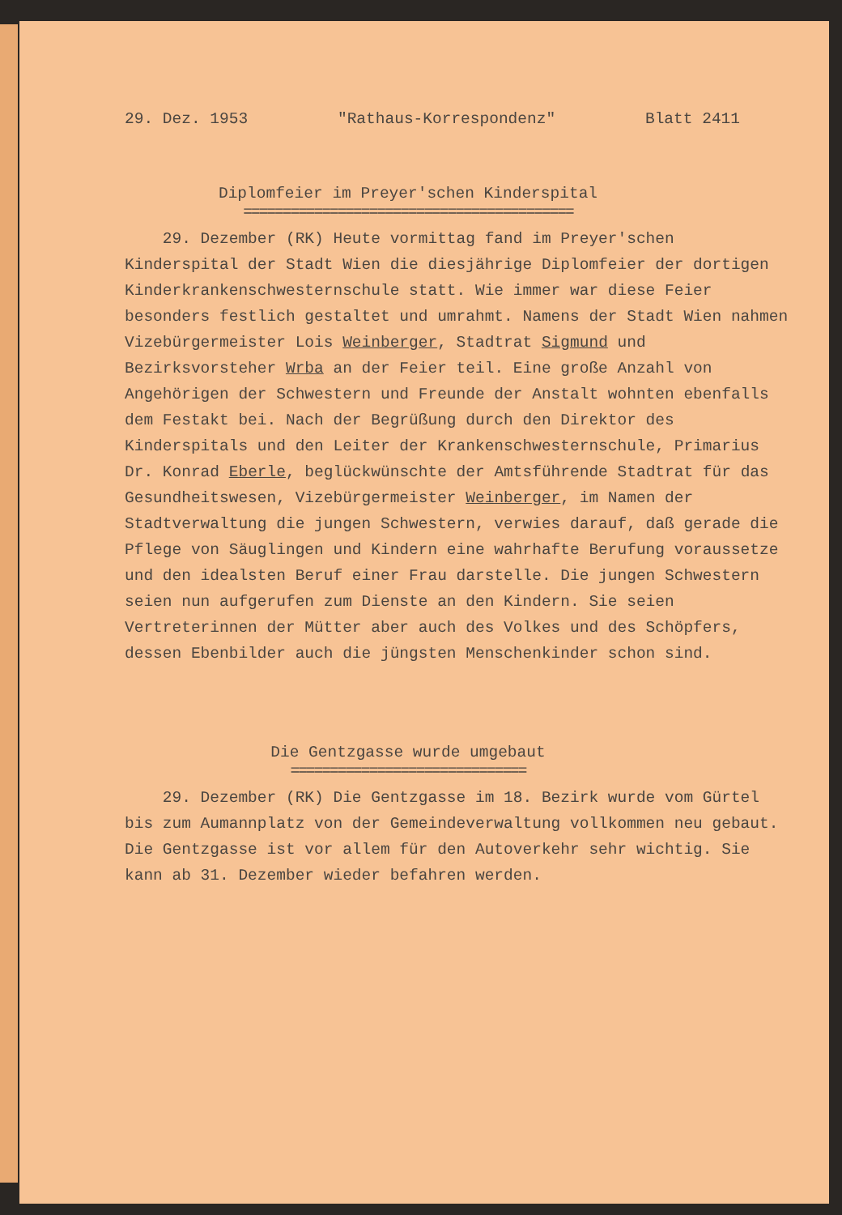29. Dez. 1953 "Rathaus-Korrespondenz" Blatt 2411
Diplomfeier im Preyer'schen Kinderspital
==========================================
29. Dezember (RK) Heute vormittag fand im Preyer'schen Kinderspital der Stadt Wien die diesjährige Diplomfeier der dortigen Kinderkrankenschwesternschule statt. Wie immer war diese Feier besonders festlich gestaltet und umrahmt. Namens der Stadt Wien nahmen Vizebürgermeister Lois Weinberger, Stadtrat Sigmund und Bezirksvorsteher Wrba an der Feier teil. Eine große Anzahl von Angehörigen der Schwestern und Freunde der Anstalt wohnten ebenfalls dem Festakt bei. Nach der Begrüßung durch den Direktor des Kinderspitals und den Leiter der Krankenschwesternschule, Primarius Dr. Konrad Eberle, beglückwünschte der Amtsführende Stadtrat für das Gesundheitswesen, Vizebürgermeister Weinberger, im Namen der Stadtverwaltung die jungen Schwestern, verwies darauf, daß gerade die Pflege von Säuglingen und Kindern eine wahrhafte Berufung voraussetze und den idealsten Beruf einer Frau darstelle. Die jungen Schwestern seien nun aufgerufen zum Dienste an den Kindern. Sie seien Vertreterinnen der Mütter aber auch des Volkes und des Schöpfers, dessen Ebenbilder auch die jüngsten Menschenkinder schon sind.
Die Gentzgasse wurde umgebaut
==============================
29. Dezember (RK) Die Gentzgasse im 18. Bezirk wurde vom Gürtel bis zum Aumannplatz von der Gemeindeverwaltung vollkommen neu gebaut. Die Gentzgasse ist vor allem für den Autoverkehr sehr wichtig. Sie kann ab 31. Dezember wieder befahren werden.